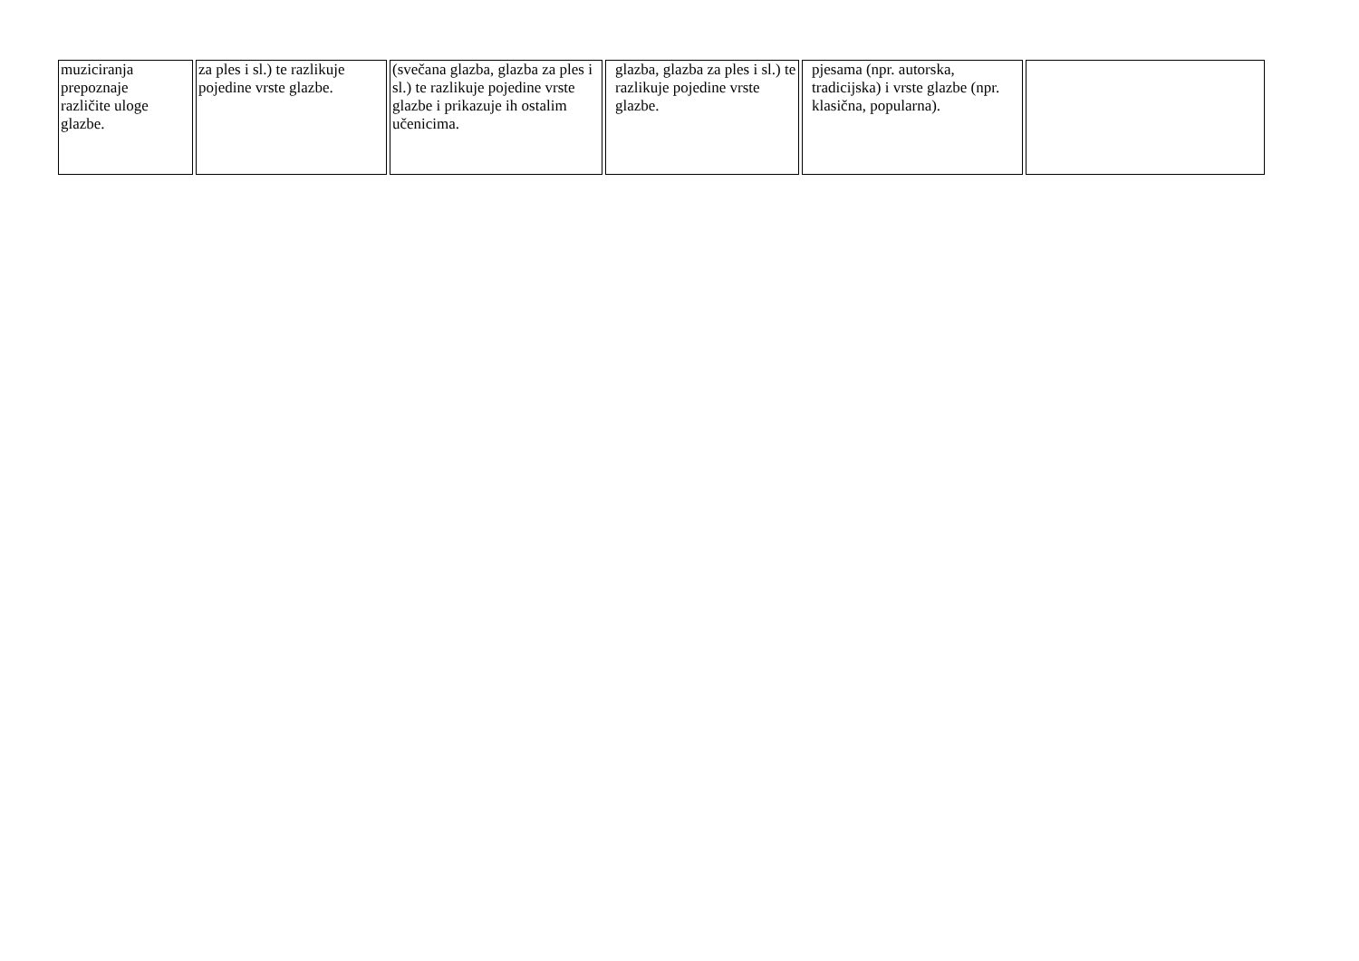| muziciranja prepoznaje različite uloge glazbe. | za ples i sl.) te razlikuje pojedine vrste glazbe. | (svečana glazba, glazba za ples i sl.) te razlikuje pojedine vrste glazbe i prikazuje ih ostalim učenicima. | glazba, glazba za ples i sl.) te razlikuje pojedine vrste glazbe. | pjesama (npr. autorska, tradicijska) i vrste glazbe (npr. klasična, popularna). | |